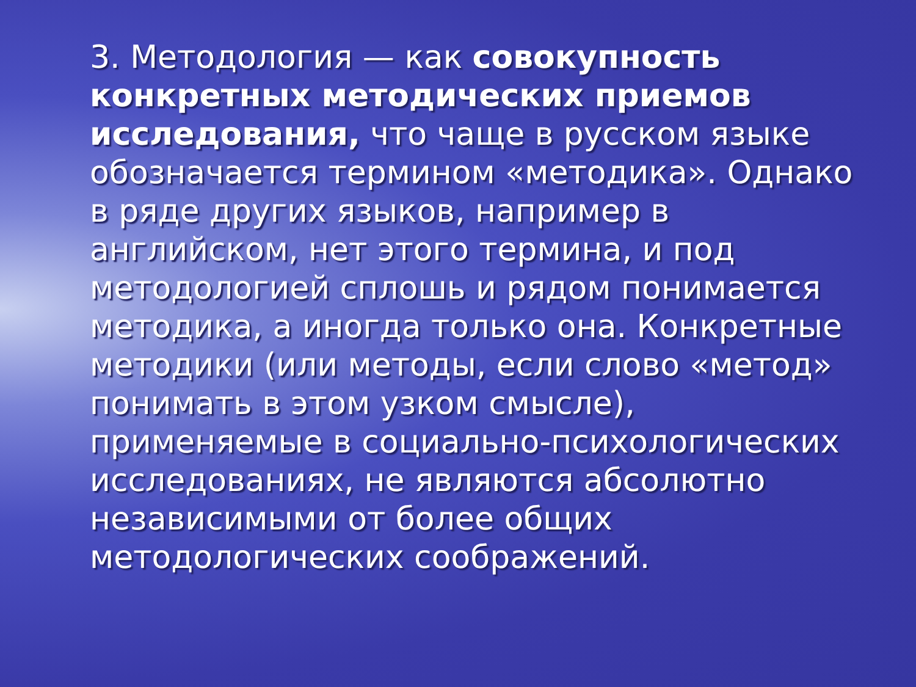3. Методология — как совокупность конкретных методических приемов исследования, что чаще в русском языке обозначается термином «методика». Однако в ряде других языков, например в английском, нет этого термина, и под методологией сплошь и рядом понимается методика, а иногда только она. Конкретные методики (или методы, если слово «метод» понимать в этом узком смысле), применяемые в социально-психологических исследованиях, не являются абсолютно независимыми от более общих методологических соображений.